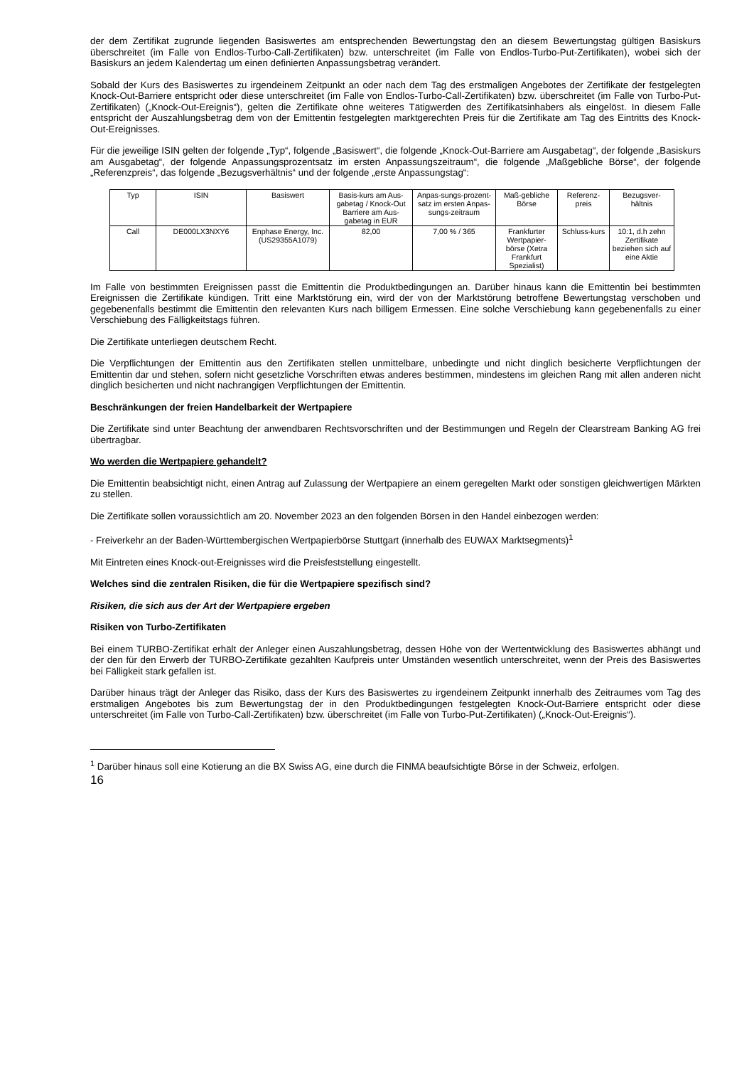der dem Zertifikat zugrunde liegenden Basiswertes am entsprechenden Bewertungstag den an diesem Bewertungstag gültigen Basiskurs überschreitet (im Falle von Endlos-Turbo-Call-Zertifikaten) bzw. unterschreitet (im Falle von Endlos-Turbo-Put-Zertifikaten), wobei sich der Basiskurs an jedem Kalendertag um einen definierten Anpassungsbetrag verändert.
Sobald der Kurs des Basiswertes zu irgendeinem Zeitpunkt an oder nach dem Tag des erstmaligen Angebotes der Zertifikate der festgelegten Knock-Out-Barriere entspricht oder diese unterschreitet (im Falle von Endlos-Turbo-Call-Zertifikaten) bzw. überschreitet (im Falle von Turbo-Put-Zertifikaten) („Knock-Out-Ereignis“), gelten die Zertifikate ohne weiteres Tätigwerden des Zertifikatsinhabers als eingelöst. In diesem Falle entspricht der Auszahlungsbetrag dem von der Emittentin festgelegten marktgerechten Preis für die Zertifikate am Tag des Eintritts des Knock-Out-Ereignisses.
Für die jeweilige ISIN gelten der folgende „Typ“, folgende „Basiswert“, die folgende „Knock-Out-Barriere am Ausgabetag“, der folgende „Basiskurs am Ausgabetag“, der folgende Anpassungsprozentsatz im ersten Anpassungszeitraum“, die folgende „Maßgebliche Börse“, der folgende „Referenzpreis“, das folgende „Bezugsverhältnis“ und der folgende „erste Anpassungstag“:
| Typ | ISIN | Basiswert | Basis-kurs am Aus-gabetag / Knock-Out Barriere am Aus-gabetag in EUR | Anpas-sungs-prozent-satz im ersten Anpas-sungs-zeitraum | Maß-gebliche Börse | Referenz-preis | Bezugsver-hältnis |
| Call | DE000LX3NXY6 | Enphase Energy, Inc. (US29355A1079) | 82,00 | 7,00 % / 365 | Frankfurter Wertpapier-börse (Xetra Frankfurt Spezialist) | Schluss-kurs | 10:1, d.h zehn Zertifikate beziehen sich auf eine Aktie |
Im Falle von bestimmten Ereignissen passt die Emittentin die Produktbedingungen an. Darüber hinaus kann die Emittentin bei bestimmten Ereignissen die Zertifikate kündigen. Tritt eine Marktstörung ein, wird der von der Marktstörung betroffene Bewertungstag verschoben und gegebenenfalls bestimmt die Emittentin den relevanten Kurs nach billigem Ermessen. Eine solche Verschiebung kann gegebenenfalls zu einer Verschiebung des Fälligkeitstags führen.
Die Zertifikate unterliegen deutschem Recht.
Die Verpflichtungen der Emittentin aus den Zertifikaten stellen unmittelbare, unbedingte und nicht dinglich besicherte Verpflichtungen der Emittentin dar und stehen, sofern nicht gesetzliche Vorschriften etwas anderes bestimmen, mindestens im gleichen Rang mit allen anderen nicht dinglich besicherten und nicht nachrangigen Verpflichtungen der Emittentin.
Beschränkungen der freien Handelbarkeit der Wertpapiere
Die Zertifikate sind unter Beachtung der anwendbaren Rechtsvorschriften und der Bestimmungen und Regeln der Clearstream Banking AG frei übertragbar.
Wo werden die Wertpapiere gehandelt?
Die Emittentin beabsichtigt nicht, einen Antrag auf Zulassung der Wertpapiere an einem geregelten Markt oder sonstigen gleichwertigen Märkten zu stellen.
Die Zertifikate sollen voraussichtlich am 20. November 2023 an den folgenden Börsen in den Handel einbezogen werden:
- Freiverkehr an der Baden-Württembergischen Wertpapierbörse Stuttgart (innerhalb des EUWAX Marktsegments)<sup>1</sup>
Mit Eintreten eines Knock-out-Ereignisses wird die Preisfeststellung eingestellt.
Welches sind die zentralen Risiken, die für die Wertpapiere spezifisch sind?
Risiken, die sich aus der Art der Wertpapiere ergeben
Risiken von Turbo-Zertifikaten
Bei einem TURBO-Zertifikat erhält der Anleger einen Auszahlungsbetrag, dessen Höhe von der Wertentwicklung des Basiswertes abhängt und der den für den Erwerb der TURBO-Zertifikate gezahlten Kaufpreis unter Umständen wesentlich unterschreitet, wenn der Preis des Basiswertes bei Fälligkeit stark gefallen ist.
Darüber hinaus trägt der Anleger das Risiko, dass der Kurs des Basiswertes zu irgendeinem Zeitpunkt innerhalb des Zeitraumes vom Tag des erstmaligen Angebotes bis zum Bewertungstag der in den Produktbedingungen festgelegten Knock-Out-Barriere entspricht oder diese unterschreitet (im Falle von Turbo-Call-Zertifikaten) bzw. überschreitet (im Falle von Turbo-Put-Zertifikaten) („Knock-Out-Ereignis“).
<sup>1</sup> Darüber hinaus soll eine Kotierung an die BX Swiss AG, eine durch die FINMA beaufsichtigte Börse in der Schweiz, erfolgen.
16